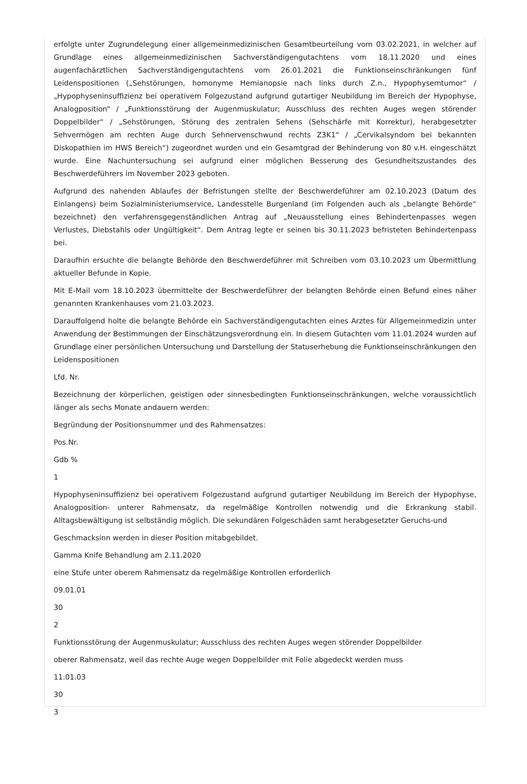erfolgte unter Zugrundelegung einer allgemeinmedizinischen Gesamtbeurteilung vom 03.02.2021, in welcher auf Grundlage eines allgemeinmedizinischen Sachverständigengutachtens vom 18.11.2020 und eines augenfachärztlichen Sachverständigengutachtens vom 26.01.2021 die Funktionseinschränkungen fünf Leidenspositionen („Sehstörungen, homonyme Hemianopsie nach links durch Z.n., Hypophysemtumor“ / „Hypophyseninsuffizienz bei operativem Folgezustand aufgrund gutartiger Neubildung im Bereich der Hypophyse, Analogposition“ / „Funktionsstörung der Augenmuskulatur; Ausschluss des rechten Auges wegen störender Doppelbilder“ / „Sehstörungen, Störung des zentralen Sehens (Sehschärfe mit Korrektur), herabgesetzter Sehvermögen am rechten Auge durch Sehnervenschwund rechts Z3K1“ / „Cervikalsyndom bei bekannten Diskopathien im HWS Bereich“) zugeordnet wurden und ein Gesamtgrad der Behinderung von 80 v.H. eingeschätzt wurde. Eine Nachuntersuchung sei aufgrund einer möglichen Besserung des Gesundheitszustandes des Beschwerdeführers im November 2023 geboten.
Aufgrund des nahenden Ablaufes der Befristungen stellte der Beschwerdeführer am 02.10.2023 (Datum des Einlangens) beim Sozialministeriumservice, Landesstelle Burgenland (im Folgenden auch als „belangte Behörde“ bezeichnet) den verfahrensgegenständlichen Antrag auf „Neuausstellung eines Behindertenpasses wegen Verlustes, Diebstahls oder Ungültigkeit“. Dem Antrag legte er seinen bis 30.11.2023 befristeten Behindertenpass bei.
Daraufhin ersuchte die belangte Behörde den Beschwerdeführer mit Schreiben vom 03.10.2023 um Übermittlung aktueller Befunde in Kopie.
Mit E-Mail vom 18.10.2023 übermittelte der Beschwerdeführer der belangten Behörde einen Befund eines näher genannten Krankenhauses vom 21.03.2023.
Darauffolgend holte die belangte Behörde ein Sachverständigengutachten eines Arztes für Allgemeinmedizin unter Anwendung der Bestimmungen der Einschätzungsverordnung ein. In diesem Gutachten vom 11.01.2024 wurden auf Grundlage einer persönlichen Untersuchung und Darstellung der Statuserhebung die Funktionseinschränkungen den Leidenspositionen
Lfd. Nr.
Bezeichnung der körperlichen, geistigen oder sinnesbedingten Funktionseinschränkungen, welche voraussichtlich länger als sechs Monate andauern werden:
Begründung der Positionsnummer und des Rahmensatzes:
Pos.Nr.
Gdb %
1
Hypophyseninsuffizienz bei operativem Folgezustand aufgrund gutartiger Neubildung im Bereich der Hypophyse, Analogposition- unterer Rahmensatz, da regelmäßige Kontrollen notwendig und die Erkrankung stabil. Alltagsbewältigung ist selbständig möglich. Die sekundären Folgeschäden samt herabgesetzter Geruchs-und
Geschmacksinn werden in dieser Position mitabgebildet.
Gamma Knife Behandlung am 2.11.2020
eine Stufe unter oberem Rahmensatz da regelmäßige Kontrollen erforderlich
09.01.01
30
2
Funktionsstörung der Augenmuskulatur; Ausschluss des rechten Auges wegen störender Doppelbilder
oberer Rahmensatz, weil das rechte Auge wegen Doppelbilder mit Folie abgedeckt werden muss
11.01.03
30
3